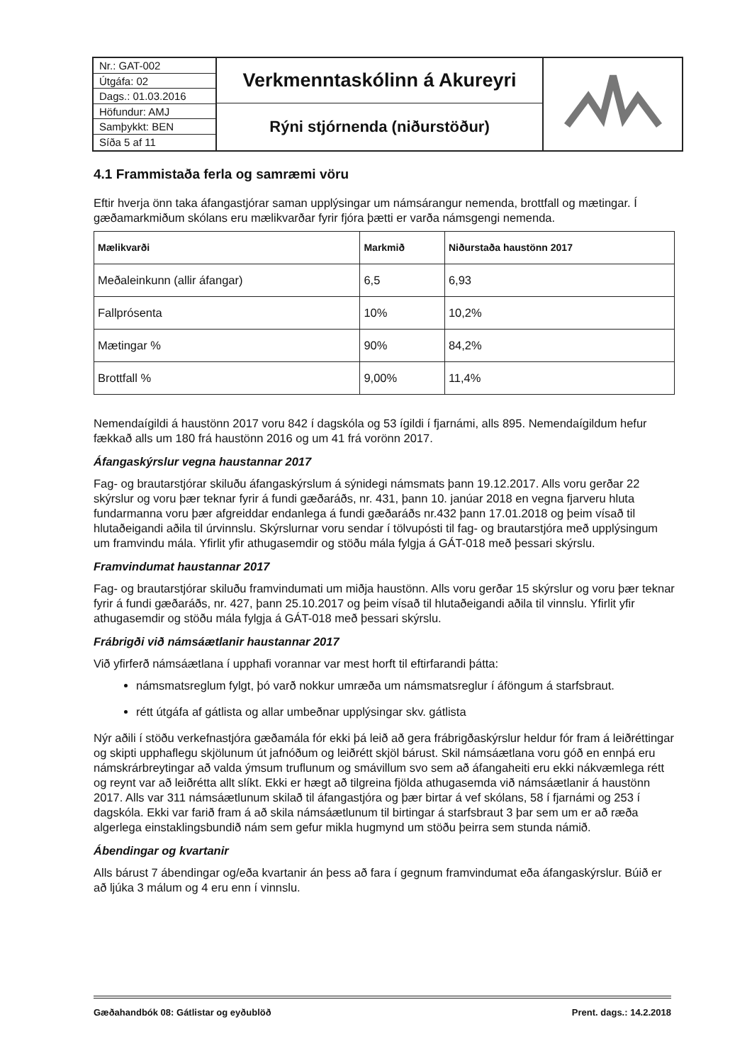Nr.: GAT-002
Útgáfa: 02
Dags.: 01.03.2016
Höfundur: AMJ
Samþykkt: BEN
Síða 5 af 11
Verkmenntaskólinn á Akureyri
Rýni stjórnenda (niðurstöður)
4.1 Frammistaða ferla og samræmi vöru
Eftir hverja önn taka áfangastjórar saman upplýsingar um námsárangur nemenda, brottfall og mætingar. Í gæðamarkmiðum skólans eru mælikvarðar fyrir fjóra þætti er varða námsgengi nemenda.
| Mælikvarði | Markmið | Niðurstaða haustönn 2017 |
| --- | --- | --- |
| Meðaleinkunn (allir áfangar) | 6,5 | 6,93 |
| Fallprósenta | 10% | 10,2% |
| Mætingar % | 90% | 84,2% |
| Brottfall % | 9,00% | 11,4% |
Nemendaígildi á haustönn 2017 voru 842 í dagskóla og 53 ígildi í fjarnámi, alls 895. Nemendaígildum hefur fækkað alls um 180 frá haustönn 2016 og um 41 frá vorönn 2017.
Áfangaskýrslur vegna haustannar 2017
Fag- og brautarstjórar skiluðu áfangaskýrslum á sýnidegi námsmats þann 19.12.2017. Alls voru gerðar 22 skýrslur og voru þær teknar fyrir á fundi gæðaráðs, nr. 431, þann 10. janúar 2018 en vegna fjarveru hluta fundarmanna voru þær afgreiddar endanlega á fundi gæðaráðs nr.432 þann 17.01.2018 og þeim vísað til hlutaðeigandi aðila til úrvinnslu. Skýrslurnar voru sendar í tölvupósti til fag- og brautarstjóra með upplýsingum um framvindu mála. Yfirlit yfir athugasemdir og stöðu mála fylgja á GÁT-018 með þessari skýrslu.
Framvindumat haustannar 2017
Fag- og brautarstjórar skiluðu framvindumati um miðja haustönn. Alls voru gerðar 15 skýrslur og voru þær teknar fyrir á fundi gæðaráðs, nr. 427, þann 25.10.2017 og þeim vísað til hlutaðeigandi aðila til vinnslu. Yfirlit yfir athugasemdir og stöðu mála fylgja á GÁT-018 með þessari skýrslu.
Frábrigði við námsáætlanir haustannar 2017
Við yfirferð námsáætlana í upphafi vorannar var mest horft til eftirfarandi þátta:
námsmatsreglum fylgt, þó varð nokkur umræða um námsmatsreglur í áföngum á starfsbraut.
rétt útgáfa af gátlista og allar umbeðnar upplýsingar skv. gátlista
Nýr aðili í stöðu verkefnastjóra gæðamála fór ekki þá leið að gera frábrigðaskýrslur heldur fór fram á leiðréttingar og skipti upphaflegu skjölunum út jafnóðum og leiðrétt skjöl bárust. Skil námsáætlana voru góð en ennþá eru námskrárbreytingar að valda ýmsum truflunum og smávillum svo sem að áfangaheiti eru ekki nákvæmlega rétt og reynt var að leiðrétta allt slíkt. Ekki er hægt að tilgreina fjölda athugasemda við námsáætlanir á haustönn 2017. Alls var 311 námsáætlunum skilað til áfangastjóra og þær birtar á vef skólans, 58 í fjarnámi og 253 í dagskóla. Ekki var farið fram á að skila námsáætlunum til birtingar á starfsbraut 3 þar sem um er að ræða algerlega einstaklingsbundið nám sem gefur mikla hugmynd um stöðu þeirra sem stunda námið.
Ábendingar og kvartanir
Alls bárust 7 ábendingar og/eða kvartanir án þess að fara í gegnum framvindumat eða áfangaskýrslur. Búið er að ljúka 3 málum og 4 eru enn í vinnslu.
Gæðahandbók 08: Gátlistar og eyðublöð Prent. dags.: 14.2.2018